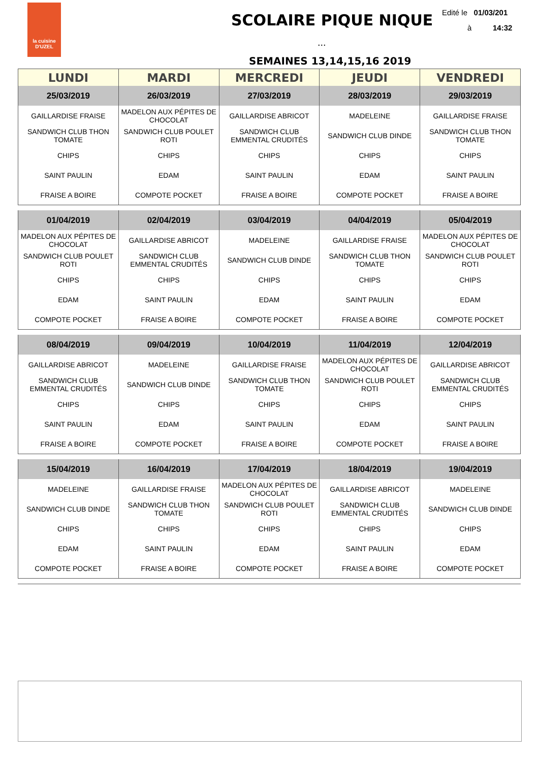la cuisine
D'UZEL
SCOLAIRE PIQUE NIQUE
...
Edité le 01/03/201
à 14:32
SEMAINES 13,14,15,16 2019
| LUNDI | MARDI | MERCREDI | JEUDI | VENDREDI |
| --- | --- | --- | --- | --- |
| 25/03/2019 | 26/03/2019 | 27/03/2019 | 28/03/2019 | 29/03/2019 |
| GAILLARDISE FRAISE | MADELON AUX PÉPITES DE CHOCOLAT | GAILLARDISE ABRICOT | MADELEINE | GAILLARDISE FRAISE |
| SANDWICH CLUB THON TOMATE | SANDWICH CLUB POULET ROTI | SANDWICH CLUB EMMENTAL CRUDITÉS | SANDWICH CLUB DINDE | SANDWICH CLUB THON TOMATE |
| CHIPS | CHIPS | CHIPS | CHIPS | CHIPS |
| SAINT PAULIN | EDAM | SAINT PAULIN | EDAM | SAINT PAULIN |
| FRAISE A BOIRE | COMPOTE POCKET | FRAISE A BOIRE | COMPOTE POCKET | FRAISE A BOIRE |
| 01/04/2019 | 02/04/2019 | 03/04/2019 | 04/04/2019 | 05/04/2019 |
| --- | --- | --- | --- | --- |
| MADELON AUX PÉPITES DE CHOCOLAT | GAILLARDISE ABRICOT | MADELEINE | GAILLARDISE FRAISE | MADELON AUX PÉPITES DE CHOCOLAT |
| SANDWICH CLUB POULET ROTI | SANDWICH CLUB EMMENTAL CRUDITÉS | SANDWICH CLUB DINDE | SANDWICH CLUB THON TOMATE | SANDWICH CLUB POULET ROTI |
| CHIPS | CHIPS | CHIPS | CHIPS | CHIPS |
| EDAM | SAINT PAULIN | EDAM | SAINT PAULIN | EDAM |
| COMPOTE POCKET | FRAISE A BOIRE | COMPOTE POCKET | FRAISE A BOIRE | COMPOTE POCKET |
| 08/04/2019 | 09/04/2019 | 10/04/2019 | 11/04/2019 | 12/04/2019 |
| --- | --- | --- | --- | --- |
| GAILLARDISE ABRICOT | MADELEINE | GAILLARDISE FRAISE | MADELON AUX PÉPITES DE CHOCOLAT | GAILLARDISE ABRICOT |
| SANDWICH CLUB EMMENTAL CRUDITÉS | SANDWICH CLUB DINDE | SANDWICH CLUB THON TOMATE | SANDWICH CLUB POULET ROTI | SANDWICH CLUB EMMENTAL CRUDITÉS |
| CHIPS | CHIPS | CHIPS | CHIPS | CHIPS |
| SAINT PAULIN | EDAM | SAINT PAULIN | EDAM | SAINT PAULIN |
| FRAISE A BOIRE | COMPOTE POCKET | FRAISE A BOIRE | COMPOTE POCKET | FRAISE A BOIRE |
| 15/04/2019 | 16/04/2019 | 17/04/2019 | 18/04/2019 | 19/04/2019 |
| --- | --- | --- | --- | --- |
| MADELEINE | GAILLARDISE FRAISE | MADELON AUX PÉPITES DE CHOCOLAT | GAILLARDISE ABRICOT | MADELEINE |
| SANDWICH CLUB DINDE | SANDWICH CLUB THON TOMATE | SANDWICH CLUB POULET ROTI | SANDWICH CLUB EMMENTAL CRUDITÉS | SANDWICH CLUB DINDE |
| CHIPS | CHIPS | CHIPS | CHIPS | CHIPS |
| EDAM | SAINT PAULIN | EDAM | SAINT PAULIN | EDAM |
| COMPOTE POCKET | FRAISE A BOIRE | COMPOTE POCKET | FRAISE A BOIRE | COMPOTE POCKET |